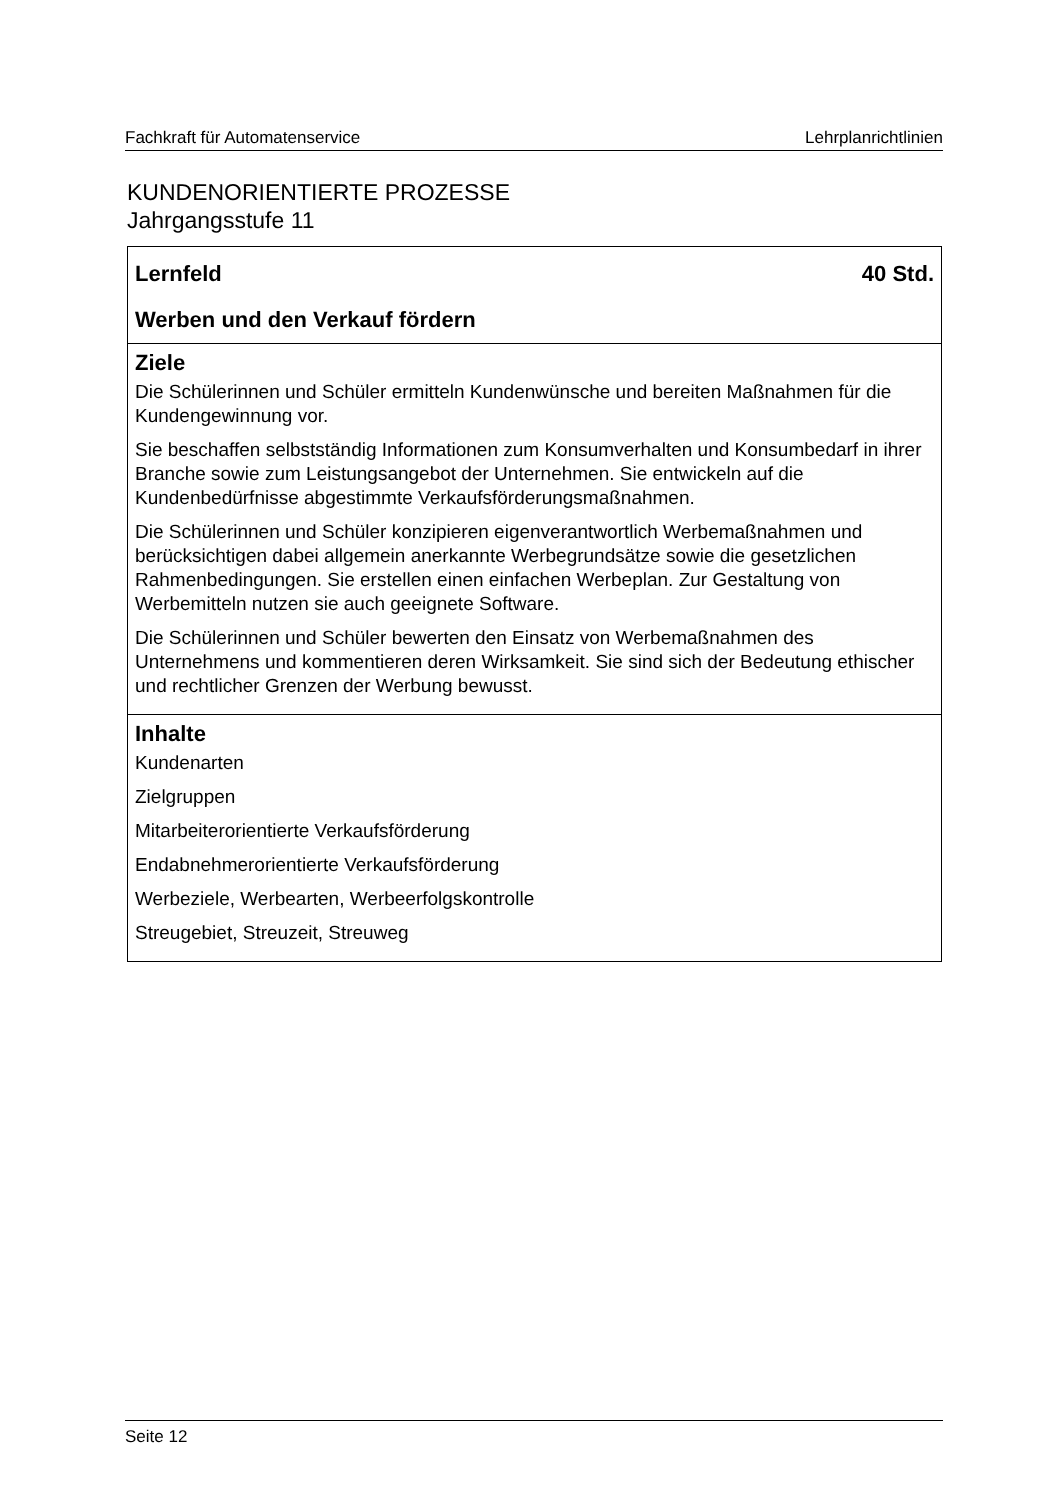Fachkraft für Automatenservice Lehrplanrichtlinien
KUNDENORIENTIERTE PROZESSE
Jahrgangsstufe 11
Lernfeld 40 Std.
Werben und den Verkauf fördern
Ziele
Die Schülerinnen und Schüler ermitteln Kundenwünsche und bereiten Maßnahmen für die Kundengewinnung vor.
Sie beschaffen selbstständig Informationen zum Konsumverhalten und Konsumbedarf in ihrer Branche sowie zum Leistungsangebot der Unternehmen. Sie entwickeln auf die Kundenbedürfnisse abgestimmte Verkaufsförderungsmaßnahmen.
Die Schülerinnen und Schüler konzipieren eigenverantwortlich Werbemaßnahmen und berücksichtigen dabei allgemein anerkannte Werbegrundsätze sowie die gesetzlichen Rahmenbedingungen. Sie erstellen einen einfachen Werbeplan. Zur Gestaltung von Werbemitteln nutzen sie auch geeignete Software.
Die Schülerinnen und Schüler bewerten den Einsatz von Werbemaßnahmen des Unternehmens und kommentieren deren Wirksamkeit. Sie sind sich der Bedeutung ethischer und rechtlicher Grenzen der Werbung bewusst.
Inhalte
Kundenarten
Zielgruppen
Mitarbeiterorientierte Verkaufsförderung
Endabnehmerorientierte Verkaufsförderung
Werbeziele, Werbearten, Werbeerfolgskontrolle
Streugebiet, Streuzeit, Streuweg
Seite 12